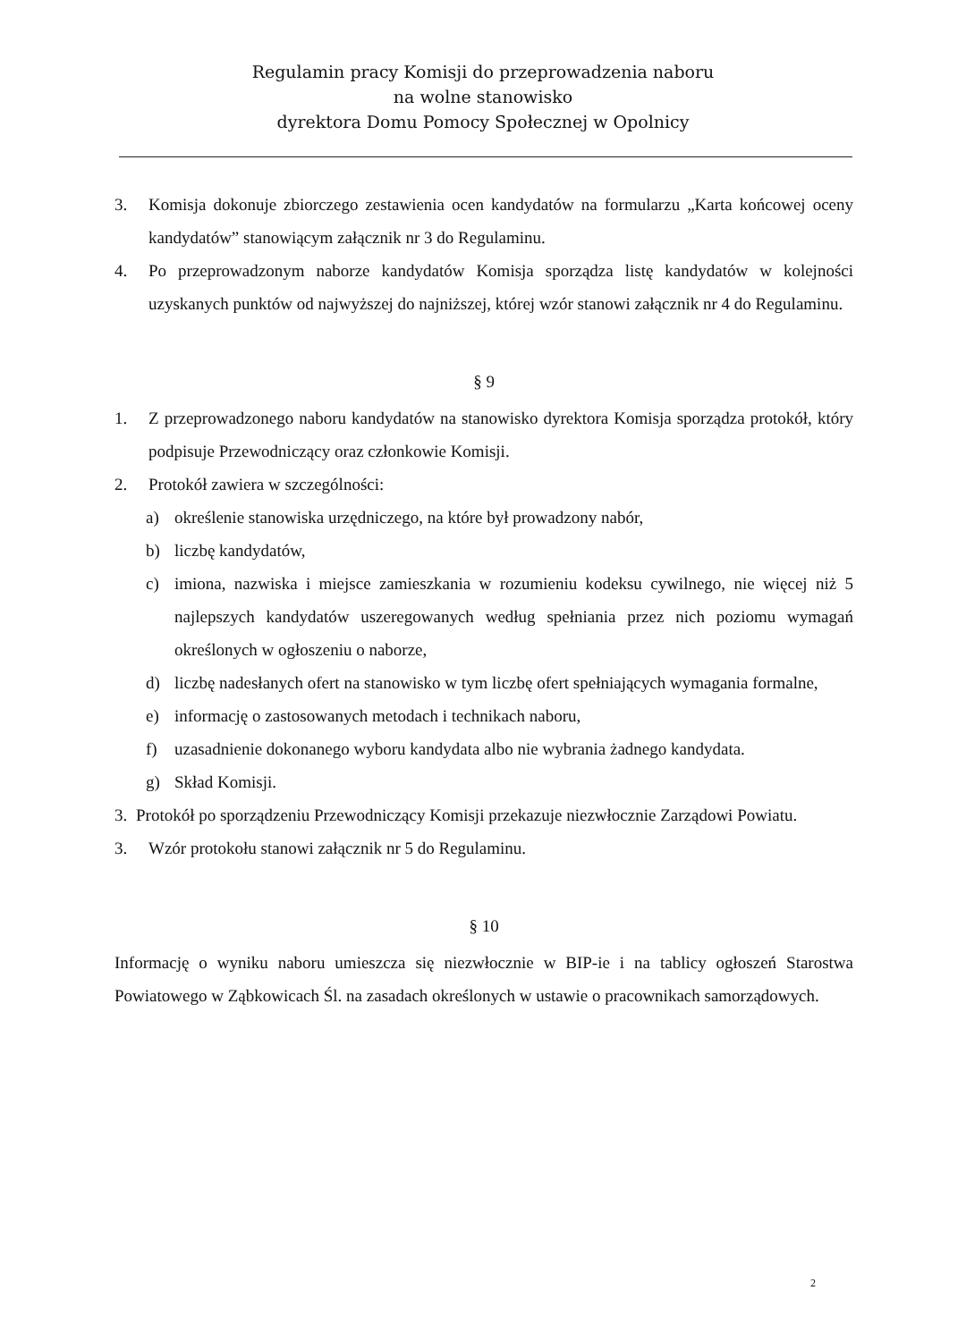Regulamin pracy Komisji do przeprowadzenia naboru
na wolne stanowisko
dyrektora Domu Pomocy Społecznej w Opolnicy
3. Komisja dokonuje zbiorczego zestawienia ocen kandydatów na formularzu „Karta końcowej oceny kandydatów” stanowiącym załącznik nr 3 do Regulaminu.
4. Po przeprowadzonym naborze kandydatów Komisja sporządza listę kandydatów w kolejności uzyskanych punktów od najwyższej do najniższej, której wzór stanowi załącznik nr 4 do Regulaminu.
§ 9
1. Z przeprowadzonego naboru kandydatów na stanowisko dyrektora Komisja sporządza protokół, który podpisuje Przewodniczący oraz członkowie Komisji.
2. Protokół zawiera w szczególności:
a) określenie stanowiska urzędniczego, na które był prowadzony nabór,
b) liczbę kandydatów,
c) imiona, nazwiska i miejsce zamieszkania w rozumieniu kodeksu cywilnego, nie więcej niż 5 najlepszych kandydatów uszeregowanych według spełniania przez nich poziomu wymagań określonych w ogłoszeniu o naborze,
d) liczbę nadesłanych ofert na stanowisko w tym liczbę ofert spełniających wymagania formalne,
e) informację o zastosowanych metodach i technikach naboru,
f) uzasadnienie dokonanego wyboru kandydata albo nie wybrania żadnego kandydata.
g) Skład Komisji.
3. Protokół po sporządzeniu Przewodniczący Komisji przekazuje niezwłocznie Zarządowi Powiatu.
3. Wzór protokołu stanowi załącznik nr 5 do Regulaminu.
§ 10
Informację o wyniku naboru umieszcza się niezwłocznie w BIP-ie i na tablicy ogłoszeń Starostwa Powiatowego w Ząbkowicach Śl. na zasadach określonych w ustawie o pracownikach samorządowych.
2